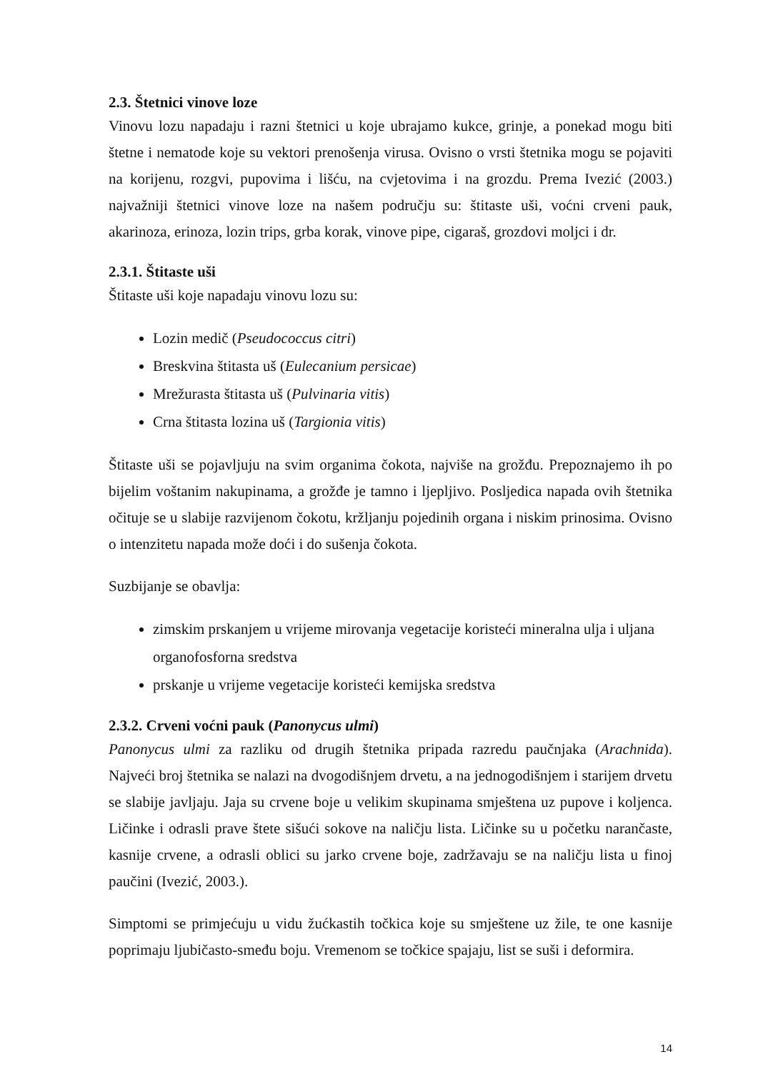2.3. Štetnici vinove loze
Vinovu lozu napadaju i razni štetnici u koje ubrajamo kukce, grinje, a ponekad mogu biti štetne i nematode koje su vektori prenošenja virusa. Ovisno o vrsti štetnika mogu se pojaviti na korijenu, rozgvi, pupovima i lišću, na cvjetovima i na grozdu. Prema Ivezić (2003.) najvažniji štetnici vinove loze na našem području su: štitaste uši, voćni crveni pauk, akarinoza, erinoza, lozin trips, grba korak, vinove pipe, cigaraš, grozdovi moljci i dr.
2.3.1. Štitaste uši
Štitaste uši koje napadaju vinovu lozu su:
Lozin medič (Pseudococcus citri)
Breskvina štitasta uš (Eulecanium persicae)
Mrežurasta štitasta uš (Pulvinaria vitis)
Crna štitasta lozina uš (Targionia vitis)
Štitaste uši se pojavljuju na svim organima čokota, najviše na grožđu. Prepoznajemo ih po bijelim voštanim nakupinama, a grožđe je tamno i ljepljivo. Posljedica napada ovih štetnika očituje se u slabije razvijenom čokotu, kržljanju pojedinih organa i niskim prinosima. Ovisno o intenzitetu napada može doći i do sušenja čokota.
Suzbijanje se obavlja:
zimskim prskanjem u vrijeme mirovanja vegetacije koristeći mineralna ulja i uljana organofosforna sredstva
prskanje u vrijeme vegetacije koristeći kemijska sredstva
2.3.2. Crveni voćni pauk (Panonycus ulmi)
Panonycus ulmi za razliku od drugih štetnika pripada razredu paučnjaka (Arachnida). Najveći broj štetnika se nalazi na dvogodišnjem drvetu, a na jednogodišnjem i starijem drvetu se slabije javljaju. Jaja su crvene boje u velikim skupinama smještena uz pupove i koljenca. Ličinke i odrasli prave štete sišući sokove na naličju lista. Ličinke su u početku narančaste, kasnije crvene, a odrasli oblici su jarko crvene boje, zadržavaju se na naličju lista u finoj paučini (Ivezić, 2003.).
Simptomi se primjećuju u vidu žućkastih točkica koje su smještene uz žile, te one kasnije poprimaju ljubičasto-smeđu boju. Vremenom se točkice spajaju, list se suši i deformira.
14